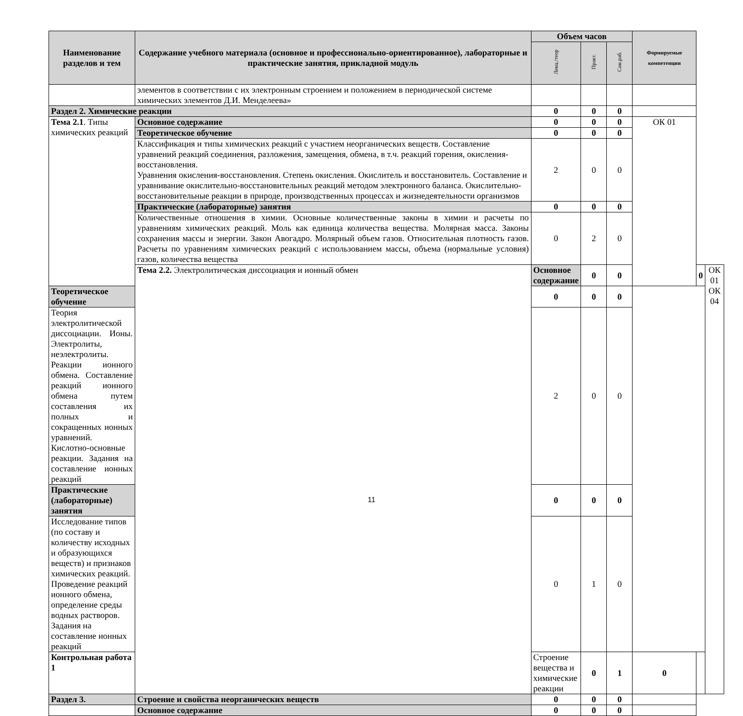| Наименование разделов и тем | Содержание учебного материала (основное и профессионально-ориентированное), лабораторные и практические занятия, прикладной модуль | Объем часов | | | Формируемые компетенции | | |
| --- | --- | --- | --- | --- | --- | --- | --- |
| | | Лекц./теор | Практ. | Сам.раб. | | | |
| | элементов в соответствии с их электронным строением и положением в периодической системе химических элементов Д.И. Менделеева» | | | | | | |
| Раздел 2. Химические реакции | | 0 | 0 | 0 | | | |
| Тема 2.1 . Типы химических реакций | Основное содержание | 0 | 0 | 0 | ОК 01 | | |
| | Теоретическое обучение | 0 | 0 | 0 | | | |
| | Классификация и типы химических реакций с участием неорганических веществ. Составление уравнений реакций соединения, разложения, замещения, обмена, в т.ч. реакций горения, окисления-восстановления. Уравнения окисления-восстановления. Степень окисления. Окислитель и восстановитель. Составление и уравнивание окислительно-восстановительных реакций методом электронного баланса. Окислительно-восстановительные реакции в природе, производственных процессах и жизнедеятельности организмов | 2 | 0 | 0 | | | |
| | Практические (лабораторные) занятия | 0 | 0 | 0 | | | |
| | Количественные отношения в химии. Основные количественные законы в химии и расчеты по уравнениям химических реакций. Моль как единица количества вещества. Молярная масса. Законы сохранения массы и энергии. Закон Авогадро. Молярный объем газов. Относительная плотность газов. Расчеты по уравнениям химических реакций с использованием массы, объема (нормальные условия) газов, количества вещества | 0 | 2 | 0 | | | |
| | Тема 2.2. Электролитическая диссоциация и ионный обмен | Основное содержание | 0 | 0 | | 0 | ОК 01 ОК 04 |
| Теоретическое обучение | | 0 | 0 | 0 | | | |
| Теория электролитической диссоциации. Ионы. Электролиты, неэлектролиты. Реакции ионного обмена. Составление реакций ионного обмена путем составления их полных и сокращенных ионных уравнений. Кислотно-основные реакции. Задания на составление ионных реакций | | 2 | 0 | 0 | | | |
| Практические (лабораторные) занятия | | 0 | 0 | 0 | | | |
| Исследование типов (по составу и количеству исходных и образующихся веществ) и признаков химических реакций. Проведение реакций ионного обмена, определение среды водных растворов. Задания на составление ионных реакций | | 0 | 1 | 0 | | | |
| Контрольная работа 1 | | Строение вещества и химические реакции | 0 | 1 | 0 | | |
| Раздел 3. | Строение и свойства неорганических веществ | 0 | 0 | 0 | | | |
| | Основное содержание | 0 | 0 | 0 | | | |
11